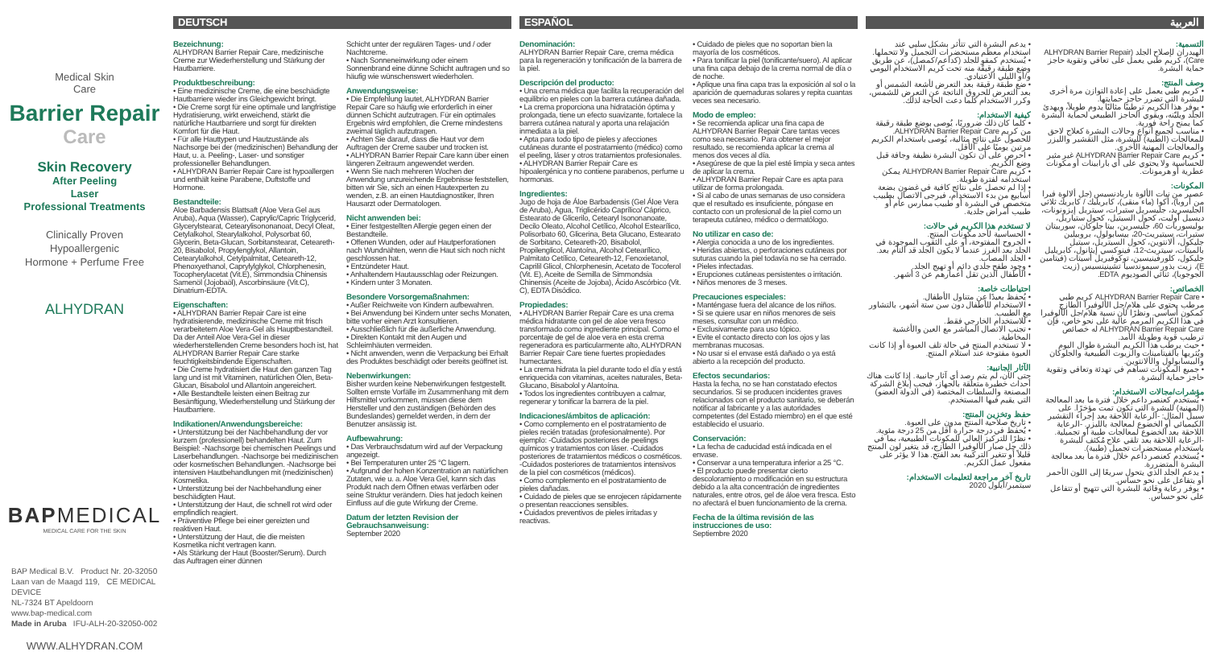Medical Skin
Care
Barrier Repair
Care
Skin Recovery
After Peeling
Laser
Professional Treatments
Clinically Proven
Hypoallergenic
Hormone + Perfume Free
ALHYDRAN
BAPMEDICAL
MEDICAL CARE FOR THE SKIN
BAP Medical B.V. Product Nr. 20-32050
Laan van de Maagd 119, CE MEDICAL DEVICE
NL-7324 BT Apeldoorn
www.bap-medical.com
Made in Aruba IFU-ALH-20-32050-002
WWW.ALHYDRAN.COM
DEUTSCH
Bezeichnung:
ALHYDRAN Barrier Repair Care, medizinische Creme zur Wiederherstellung und Stärkung der Hautbarriere.
Produktbeschreibung:
• Eine medizinische Creme, die eine beschädigte Hautbarriere wieder ins Gleichgewicht bringt.
• Die Creme sorgt für eine optimale und langfristige Hydratisierung, wirkt erweichend, stärkt die natürliche Hautbarriere und sorgt für direkten Komfort für die Haut.
• Für alle Hauttypen und Hautzustände als Nachsorge bei der (medizinischen) Behandlung der Haut, u. a. Peeling-, Laser- und sonstiger professioneller Behandlungen.
• ALHYDRAN Barrier Repair Care ist hypoallergen und enthält keine Parabene, Duftstoffe und Hormone.
Bestandteile:
Aloe Barbadensis Blattsaft (Aloe Vera Gel aus Aruba), Aqua (Wasser), Caprylic/Capric Triglycerid, Glycerylstearat, Cetearylisononanoat, Decyl Oleat, Cetylalkohol, Stearylalkohol, Polysorbat 60, Glycerin, Beta-Glucan, Sorbitanstearat, Ceteareth-20, Bisabolol, Propylenglykol, Allantoin, Cetearylalkohol, Cetylpalmitat, Ceteareth-12, Phenoxyethanol, Caprylylglykol, Chlorphenesin, Tocopherylacetat (Vit.E), Simmondsia Chinensis Samenöl (Jojobaöl), Ascorbinsäure (Vit.C), Dinatrium-EDTA.
Eigenschaften:
• ALHYDRAN Barrier Repair Care ist eine hydratisierende, medizinische Creme mit frisch verarbeitetem Aloe Vera-Gel als Hauptbestandteil. Da der Anteil Aloe Vera-Gel in dieser wiederherstellenden Creme besonders hoch ist, hat ALHYDRAN Barrier Repair Care starke feuchtigkeitsbindende Eigenschaften.
• Die Creme hydratisiert die Haut den ganzen Tag lang und ist mit Vitaminen, natürlichen Ölen, Beta-Glucan, Bisabolol und Allantoin angereichert.
• Alle Bestandteile leisten einen Beitrag zur Besänftigung, Wiederherstellung und Stärkung der Hautbarriere.
Indikationen/Anwendungsbereiche:
• Unterstützung bei der Nachbehandlung der vor kurzem (professionell) behandelten Haut. Zum Beispiel: -Nachsorge bei chemischen Peelings und Laserbehandlungen. -Nachsorge bei medizinischen oder kosmetischen Behandlungen. -Nachsorge bei intensiven Hautbehandlungen mit (medizinischen) Kosmetika.
• Unterstützung bei der Nachbehandlung einer beschädigten Haut.
• Unterstützung der Haut, die schnell rot wird oder empfindlich reagiert.
• Präventive Pflege bei einer gereizten und reaktiven Haut.
• Unterstützung der Haut, die die meisten Kosmetika nicht vertragen kann.
• Als Stärkung der Haut (Booster/Serum). Durch das Auftragen einer dünnen
Schicht unter der regulären Tages- und / oder Nachtcreme.
• Nach Sonneneinwirkung oder einem Sonnenbrand eine dünne Schicht auftragen und so häufig wie wünschenswert wiederholen.
Anwendungsweise:
• Die Empfehlung lautet, ALHYDRAN Barrier Repair Care so häufig wie erforderlich in einer dünnen Schicht aufzutragen. Für ein optimales Ergebnis wird empfohlen, die Creme mindestens zweimal täglich aufzutragen.
• Achten Sie darauf, dass die Haut vor dem Auftragen der Creme sauber und trocken ist.
• ALHYDRAN Barrier Repair Care kann über einen längeren Zeitraum angewendet werden.
• Wenn Sie nach mehreren Wochen der Anwendung unzureichende Ergebnisse feststellen, bitten wir Sie, sich an einen Hautexperten zu wenden, z.B. an einen Hautdiagnostiker, Ihren Hausarzt oder Dermatologen.
Nicht anwenden bei:
• Einer festgestellten Allergie gegen einen der Bestandteile.
• Offenen Wunden, oder auf Hautperforationen nach Wundnähten, wenn die Haut sich noch nicht geschlossen hat.
• Entzündeter Haut.
• Anhaltendem Hautausschlag oder Reizungen.
• Kindern unter 3 Monaten.
Besondere Vorsorgemaßnahmen:
• Außer Reichweite von Kindern aufbewahren.
• Bei Anwendung bei Kindern unter sechs Monaten, bitte vorher einen Arzt konsultieren.
• Ausschließlich für die äußerliche Anwendung.
• Direkten Kontakt mit den Augen und Schleimhäuten vermeiden.
• Nicht anwenden, wenn die Verpackung bei Erhalt des Produktes beschädigt oder bereits geöffnet ist.
Nebenwirkungen:
Bisher wurden keine Nebenwirkungen festgestellt. Sollten ernste Vorfälle im Zusammenhang mit dem Hilfsmittel vorkommen, müssen diese dem Hersteller und den zuständigen (Behörden des Bundeslandes) gemeldet werden, in dem der Benutzer ansässig ist.
Aufbewahrung:
• Das Verbrauchsdatum wird auf der Verpackung angezeigt.
• Bei Temperaturen unter 25 °C lagern.
• Aufgrund der hohen Konzentration an natürlichen Zutaten, wie u. a. Aloe Vera Gel, kann sich das Produkt nach dem Öffnen etwas verfärben oder seine Struktur verändern. Dies hat jedoch keinen Einfluss auf die gute Wirkung der Creme.
Datum der letzten Revision der Gebrauchsanweisung:
September 2020
ESPAÑOL
Denominación:
ALHYDRAN Barrier Repair Care, crema médica para la regeneración y tonificación de la barrera de la piel.
Descripción del producto:
• Una crema médica que facilita la recuperación del equilibrio en pieles con la barrera cutánea dañada.
• La crema proporciona una hidratación óptima y prolongada, tiene un efecto suavizante, fortalece la barrera cutánea natural y aporta una relajación inmediata a la piel.
• Apta para todo tipo de pieles y afecciones cutáneas durante el postratamiento (médico) como el peeling, láser y otros tratamientos profesionales.
• ALHYDRAN Barrier Repair Care es hipoalergénica y no contiene parabenos, perfume u hormonas.
Ingredientes:
Jugo de hoja de Áloe Barbadensis (Gel Áloe Vera de Aruba), Agua, Triglicérido Caprílico/ Cáprico, Estearato de Glicerilo, Cetearyl Isononanoate, Decilo Oleato, Alcohol Cetílico, Alcohol Estearílico, Polisorbato 60, Glicerina, Beta Glucano, Estearato de Sorbitano, Ceteareth-20, Bisabolol, Propilenglicol, Alantoína, Alcohol Cetearílico, Palmitato Cetílico, Ceteareth-12, Fenoxietanol, Caprilil Glicol, Chlorphenesin, Acetato de Tocoferol (Vit. E), Aceite de Semilla de Simmondsia Chinensis (Aceite de Jojoba), Ácido Ascórbico (Vit. C), EDTA Disódico.
Propiedades:
• ALHYDRAN Barrier Repair Care es una crema médica hidratante con gel de aloe vera fresco transformado como ingrediente principal. Como el porcentaje de gel de aloe vera en esta crema regeneradora es particularmente alto, ALHYDRAN Barrier Repair Care tiene fuertes propiedades humectantes.
• La crema hidrata la piel durante todo el día y está enriquecida con vitaminas, aceites naturales, Beta-Glucano, Bisabolol y Alantoína.
• Todos los ingredientes contribuyen a calmar, regenerar y tonificar la barrera de la piel.
Indicaciones/ámbitos de aplicación:
• Como complemento en el postratamiento de pieles recién tratadas (profesionalmente). Por ejemplo: -Cuidados posteriores de peelings químicos y tratamientos con láser. -Cuidados posteriores de tratamientos médicos o cosméticos. -Cuidados posteriores de tratamientos intensivos de la piel con cosméticos (médicos).
• Como complemento en el postratamiento de pieles dañadas.
• Cuidado de pieles que se enrojecen rápidamente o presentan reacciones sensibles.
• Cuidados preventivos de pieles irritadas y reactivas.
• Cuidado de pieles que no soportan bien la mayoría de los cosméticos.
• Para tonificar la piel (tonificante/suero). Al aplicar una fina capa debajo de la crema normal de día o de noche.
• Aplique una fina capa tras la exposición al sol o la aparición de quemaduras solares y repita cuantas veces sea necesario.
Modo de empleo:
• Se recomienda aplicar una fina capa de ALHYDRAN Barrier Repair Care tantas veces como sea necesario. Para obtener el mejor resultado, se recomienda aplicar la crema al menos dos veces al día.
• Asegúrese de que la piel esté limpia y seca antes de aplicar la crema.
• ALHYDRAN Barrier Repair Care es apta para utilizar de forma prolongada.
• Si al cabo de unas semanas de uso considera que el resultado es insuficiente, póngase en contacto con un profesional de la piel como un terapeuta cutáneo, médico o dermatólogo.
No utilizar en caso de:
• Alergia conocida a uno de los ingredientes.
• Heridas abiertas, o perforaciones cutáneas por suturas cuando la piel todavía no se ha cerrado.
• Pieles infectadas.
• Erupciones cutáneas persistentes o irritación.
• Niños menores de 3 meses.
Precauciones especiales:
• Manténgase fuera del alcance de los niños.
• Si se quiere usar en niños menores de seis meses, consultar con un médico.
• Exclusivamente para uso tópico.
• Evite el contacto directo con los ojos y las membranas mucosas.
• No usar si el envase está dañado o ya está abierto a la recepción del producto.
Efectos secundarios:
Hasta la fecha, no se han constatado efectos secundarios. Si se producen incidentes graves relacionados con el producto sanitario, se deberán notificar al fabricante y a las autoridades competentes (del Estado miembro) en el que esté establecido el usuario.
Conservación:
• La fecha de caducidad está indicada en el envase.
• Conservar a una temperatura inferior a 25 °C.
• El producto puede presentar cierto descoloramiento o modificación en su estructura debido a la alta concentración de ingredientes naturales, entre otros, gel de áloe vera fresca. Esto no afectará el buen funcionamiento de la crema.
Fecha de la última revisión de las instrucciones de uso:
Septiembre 2020
العربية
التسمية:
الهيدران لإصلاح الجلد (ALHYDRAN Barrier Repair Care)، كريم طبي يعمل على تعافي وتقوية حاجز حماية البشرة.
وصف المنتج:
• كريم طبي يعمل على إعادة التوازن مرة أخرى للبشرة التي تضرر حاجز حمايتها.
• يوفر هذا الكريم ترطيبًا مثاليًا يدوم طويلاً، ويهدئ الجلد ويليّنه، ويقوي الحاجز الطبيعي لحماية البشرة كما يمنح راحة فورية.
• مناسب لجميع أنواع وحالات البشرة كعلاج لاحق للمعالجات (الطبية) للبشرة، مثل التقشير والليزر والمعالجات المهنية الأخرى.
• كريم ALHYDRAN Barrier Repair Care غير مثير للحساسية ولا يحتوي على أي بارابينات أو مكونات عطرية أو هرمونات.
المكونات:
عصير من نبات الألوة باربادنسيس (جل ألالوة فيرا من أروبا)، أكوا (ماء منقى)، كابريليك / كابريك ثلاثي الجليسريد، جليسريل ستيرات، سيتريل إيزونونات، ديسيل أوليت، كحول السيتيل، كحول ستياريل، بوليسوربات 60، جليسرين، بيتا جلوكان، سوربيتان ستيرات، سيتيريث-20، بيسابولول، بروبيلين جليكول، ألانتوين، كحول السيتريل، سيتيل بالميتات، سيتريث-12، فينوكسي إيثانول، كابريليل جليكول، كلورفينيسين، توكوفيريل أسيتات (فيتامين E)، زيت بذور سيموندسيا تشينينسيس (زيت الجوجوبا)، ثنائي الصوديوم EDTA.
الخصائص:
• ALHYDRAN Barrier Repair Care كريم طبي مرطب يحتوي على هلام/جل الألوفيرا الطازج كمكون أساسي. ونظرًا لأن نسبة هلام/جل الألوفيرا في هذا الكريم المرمم عالية على نحو خاص، فإن ALHYDRAN Barrier Repair Care له خصائص ترطيب قوية وطويلة الأمد.
• حيث يرطب هذا الكريم البشرة طوال اليوم ويُثريها بالفيتامينات والزيوت الطبيعية والجلوكان والبيسابولول والألانتوين.
• جميع المكونات تساهم في تهدئة وتعافي وتقوية حاجز حماية البشرة.
مؤشرات/مجالات الاستخدام:
• يُستخدم كعنصر داعم خلال فترة ما بعد المعالجة (المهنية) للبشرة التي تكون تمت مؤخرًا. على سبيل المثال: -الرعاية اللاحقة بعد إجراء التقشير الكيميائي أو الخضوع لمعالجة بالليزر. -الرعاية اللاحقة بعد الخضوع لمعالجات طبية أو تجميلية. -الرعاية اللاحقة بعد تلقي علاج مُكثف للبشرة باستخدام مستحضرات تجميل (طبية).
• يُستخدم كعنصر داعم خلال فترة ما بعد معالجة البشرة المتضررة.
• يدعم الجلد الذي يتحول سريعًا إلى اللون الأحمر أو يتفاعل على نحو حساس.
• يوفر رعاية وقائية للبشرة التي تتهيج أو تتفاعل على نحو حساس.
• يدعم البشرة التي تتأثر بشكل سلبي عند استخدام معظم مستحضرات التجميل ولا تتحملها.
• يُستخدم كمقوٍ للجلد (كداعم/كمصل)، عن طريق وضع طبقة رقيقة منه تحت كريم الاستخدام اليومي و/أو الليلي الاعتيادي.
• ضع طبقة رقيقة بعد التعرض لأشعة الشمس أو بعد التعرض للحروق الناتجة عن التعرض للشمس، وكرر الاستخدام كلما دعت الحاجة لذلك.
كيفية الاستخدام:
• كلما كان ذلك ضروريًا، يُوصى بوضع طبقة رقيقة من كريم ALHYDRAN Barrier Repair Care. للحصول على نتائج مثالية، يُوصى باستخدام الكريم مرتين يوميًا على الأقل.
• احرص على أن تكون البشرة نظيفة وجافة قبل وضع الكريم.
• كريم ALHYDRAN Barrier Repair Care يمكن استخدامه لفترة طويلة.
• إذا لم تحصل على نتائج كافية في غضون بضعة أسابيع من بدء الاستخدام، فيرجى الاتصال بطبيب متخصص في البشرة أو طبيب ممارس عام أو طبيب أمراض جلدية.
لا تستخدم هذا الكريم في حالات:
• الحساسية لأحد مكونات المنتج.
• الجروح المفتوحة، أو على الثقوب الموجودة في الجلد بعد الغرز عندما لا يكون الجلد قد التأم بعد.
• الجلد المصاب.
• وجود طفح جلدي دائم أو تهيج الجلد.
• الأطفال الذين تقل أعمارهم عن 3 أشهر.
احتياطات خاصة:
• يُحفظ بعيدًا عن متناول الأطفال.
• الاستخدام للأطفال دون سن ستة أشهر، بالتشاور مع الطبيب.
• للاستخدام الخارجي فقط.
• تجنب الاتصال المباشر مع العين والأغشية المخاطية.
• لا تستخدم المنتج في حالة تلف العبوة أو إذا كانت العبوة مفتوحة عند استلام المنتج.
الآثار الجانبية:
حتى الآن، لم يتم رصد أي آثار جانبية. إذا كانت هناك أحداث خطيرة متعلقة بالجهاز، فيجب إبلاغ الشركة المصنعة والسلطات المختصة (في الدولة العضو) التي يقيم فيها المستخدم.
حفظ وتخزين المنتج:
• تاريخ صلاحية المنتج مدون على العبوة.
• يُحفظ في درجة حرارة أقل من 25 درجة مئوية.
• نظرًا للتركيز العالي للمكونات الطبيعية، بما في ذلك جل صبار الألوفيرا الطازج، قد يتغير لون المنتج قليلاً أو تتغير التركيبة بعد الفتح. هذا لا يؤثر على مفعول عمل الكريم.
تاريخ آخر مراجعة لتعليمات الاستخدام:
سبتمبر/أيلول 2020